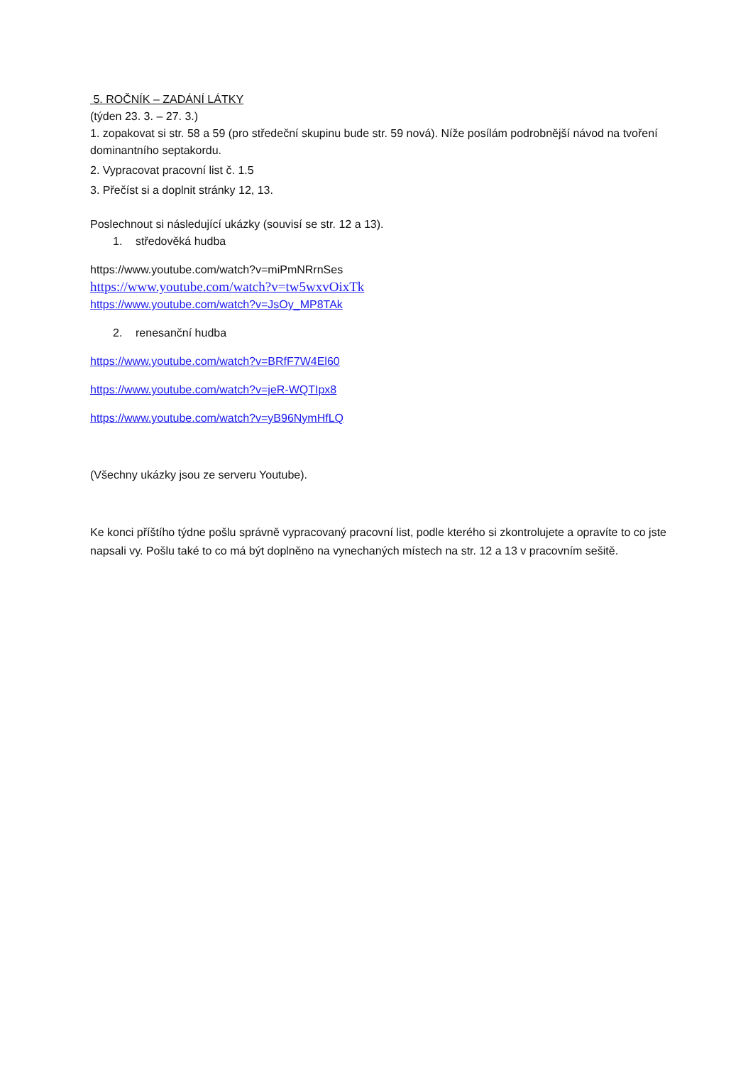5. ROČNÍK – ZADÁNÍ LÁTKY
(týden 23. 3. – 27. 3.)
1. zopakovat si str. 58 a 59 (pro středeční skupinu bude str. 59 nová). Níže posílám podrobnější návod na tvoření dominantního septakordu.
2. Vypracovat pracovní list č. 1.5
3. Přečíst si a doplnit stránky 12, 13.
Poslechnout si následující ukázky (souvisí se str. 12 a 13).
1. středověká hudba
https://www.youtube.com/watch?v=miPmNRrnSes
https://www.youtube.com/watch?v=tw5wxvOixTk
https://www.youtube.com/watch?v=JsOy_MP8TAk
2. renesanční hudba
https://www.youtube.com/watch?v=BRfF7W4El60
https://www.youtube.com/watch?v=jeR-WQTIpx8
https://www.youtube.com/watch?v=yB96NymHfLQ
(Všechny ukázky jsou ze serveru Youtube).
Ke konci příštího týdne pošlu správně vypracovaný pracovní list, podle kterého si zkontrolujete a opravíte to co jste napsali vy. Pošlu také to co má být doplněno na vynechaných místech na str. 12 a 13 v pracovním sešitě.